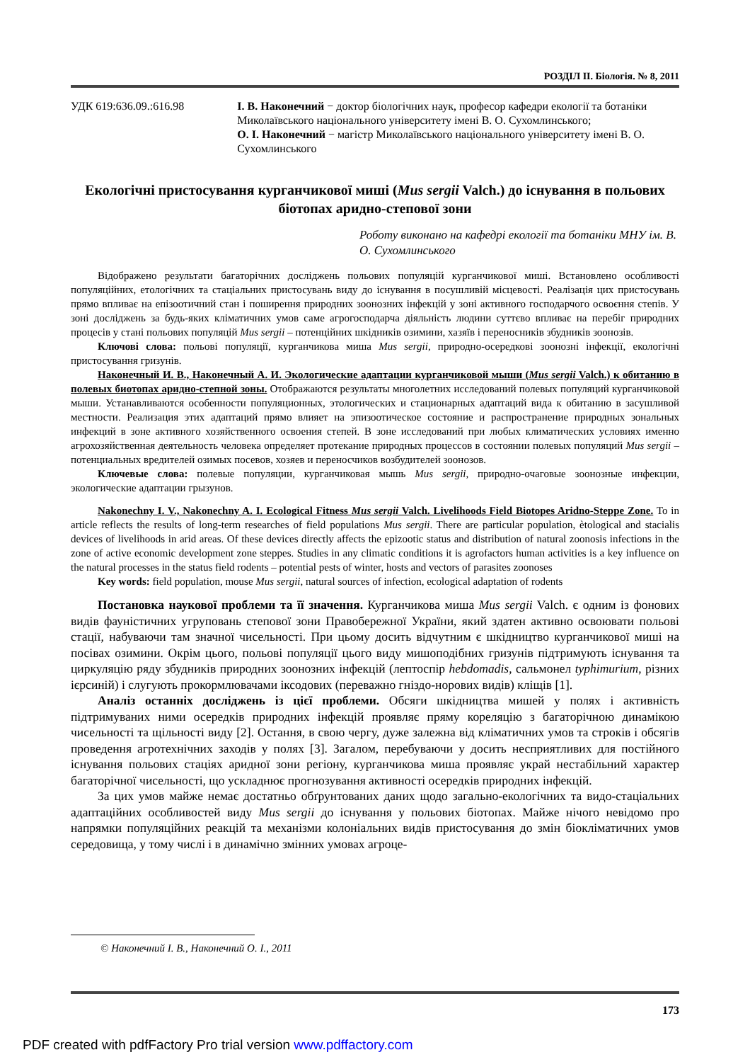РОЗДІЛ ІІ. Біологія. № 8, 2011
УДК 619:636.09.:616.98 І. В. Наконечний − доктор біологічних наук, професор кафедри екології та ботаніки Миколаївського національного університету імені В. О. Сухомлинського;
О. І. Наконечний − магістр Миколаївського національного університету імені В. О. Сухомлинського
Екологічні пристосування курганчикової миші (Mus sergii Valch.) до існування в польових біотопах аридно-степової зони
Роботу виконано на кафедрі екології та ботаніки МНУ ім. В. О. Сухомлинського
Відображено результати багаторічних досліджень польових популяцій курганчикової миші. Встановлено особливості популяційних, етологічних та стаціальних пристосувань виду до існування в посушливій місцевості. Реалізація цих пристосувань прямо впливає на епізоотичний стан і поширення природних зоонозних інфекцій у зоні активного господарчого освоєння степів. У зоні досліджень за будь-яких кліматичних умов саме агрогосподарча діяльність людини суттєво впливає на перебіг природних процесів у стані польових популяцій Mus sergii – потенційних шкідників озимини, хазяїв і переносників збудників зоонозів.
Ключові слова: польові популяції, курганчикова миша Mus sergii, природно-осередкові зоонозні інфекції, екологічні пристосування гризунів.
Наконечный И. В., Наконечный А. И. Экологические адаптации курганчиковой мыши (Mus sergii Valch.) к обитанию в полевых биотопах аридно-степной зоны. Отображаются результаты многолетних исследований полевых популяций курганчиковой мыши. Устанавливаются особенности популяционных, этологических и стационарных адаптаций вида к обитанию в засушливой местности. Реализация этих адаптаций прямо влияет на эпизоотическое состояние и распространение природных зональных инфекций в зоне активного хозяйственного освоения степей. В зоне исследований при любых климатических условиях именно агрохозяйственная деятельность человека определяет протекание природных процессов в состоянии полевых популяций Mus sergii – потенциальных вредителей озимых посевов, хозяев и переносчиков возбудителей зоонозов.
Ключевые слова: полевые популяции, курганчиковая мышь Mus sergii, природно-очаговые зоонозные инфекции, экологические адаптации грызунов.
Nakonechny I. V., Nakonechny A. I. Ecological Fitness Mus sergii Valch. Livelihoods Field Biotopes Aridno-Steppe Zone. To in article reflects the results of long-term researches of field populations Mus sergii. There are particular population, ètological and stacialis devices of livelihoods in arid areas. Of these devices directly affects the epizootic status and distribution of natural zoonosis infections in the zone of active economic development zone steppes. Studies in any climatic conditions it is agrofactors human activities is a key influence on the natural processes in the status field rodents – potential pests of winter, hosts and vectors of parasites zoonoses
Key words: field population, mouse Mus sergii, natural sources of infection, ecological adaptation of rodents
Постановка наукової проблеми та її значення. Курганчикова миша Mus sergii Valch. є одним із фонових видів фауністичних угруповань степової зони Правобережної України, який здатен активно освоювати польові стації, набуваючи там значної чисельності. При цьому досить відчутним є шкідництво курганчикової миші на посівах озимини. Окрім цього, польові популяції цього виду мишоподібних гризунів підтримують існування та циркуляцію ряду збудників природних зоонозних інфекцій (лептоспір hebdomadis, сальмонел typhimurium, різних ієрсиній) і слугують прокормлювачами іксодових (переважно гніздо-норових видів) кліщів [1].
Аналіз останніх досліджень із цієї проблеми. Обсяги шкідництва мишей у полях і активність підтримуваних ними осередків природних інфекцій проявляє пряму кореляцію з багаторічною динамікою чисельності та щільності виду [2]. Остання, в свою чергу, дуже залежна від кліматичних умов та строків і обсягів проведення агротехнічних заходів у полях [3]. Загалом, перебуваючи у досить несприятливих для постійного існування польових стаціях аридної зони регіону, курганчикова миша проявляє украй нестабільний характер багаторічної чисельності, що ускладнює прогнозування активності осередків природних інфекцій.
За цих умов майже немає достатньо обґрунтованих даних щодо загально-екологічних та видо-стаціальних адаптаційних особливостей виду Mus sergii до існування у польових біотопах. Майже нічого невідомо про напрямки популяційних реакцій та механізми колоніальних видів пристосування до змін біокліматичних умов середовища, у тому числі і в динамічно змінних умовах агроце-
© Наконечний І. В., Наконечний О. І., 2011
173
PDF created with pdfFactory Pro trial version www.pdffactory.com